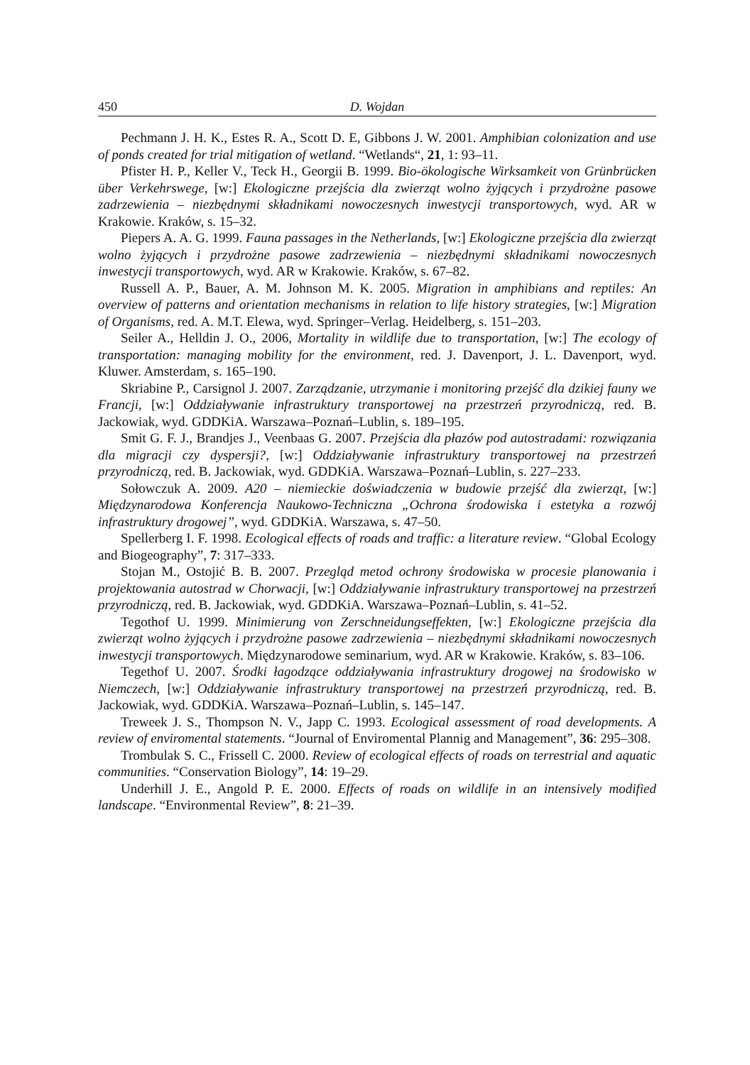450 D. Wojdan
Pechmann J. H. K., Estes R. A., Scott D. E, Gibbons J. W. 2001. Amphibian colonization and use of ponds created for trial mitigation of wetland. “Wetlands“, 21, 1: 93–11.
Pfister H. P., Keller V., Teck H., Georgii B. 1999. Bio-ökologische Wirksamkeit von Grünbrücken über Verkehrswege, [w:] Ekologiczne przejścia dla zwierząt wolno żyjących i przydrożne pasowe zadrzewienia – niezbędnymi składnikami nowoczesnych inwestycji transportowych, wyd. AR w Krakowie. Kraków, s. 15–32.
Piepers A. A. G. 1999. Fauna passages in the Netherlands, [w:] Ekologiczne przejścia dla zwierząt wolno żyjących i przydrożne pasowe zadrzewienia – niezbędnymi składnikami nowoczesnych inwestycji transportowych, wyd. AR w Krakowie. Kraków, s. 67–82.
Russell A. P., Bauer, A. M. Johnson M. K. 2005. Migration in amphibians and reptiles: An overview of patterns and orientation mechanisms in relation to life history strategies, [w:] Migration of Organisms, red. A. M.T. Elewa, wyd. Springer–Verlag. Heidelberg, s. 151–203.
Seiler A., Helldin J. O., 2006, Mortality in wildlife due to transportation, [w:] The ecology of transportation: managing mobility for the environment, red. J. Davenport, J. L. Davenport, wyd. Kluwer. Amsterdam, s. 165–190.
Skriabine P., Carsignol J. 2007. Zarządzanie, utrzymanie i monitoring przejść dla dzikiej fauny we Francji, [w:] Oddziaływanie infrastruktury transportowej na przestrzeń przyrodniczą, red. B. Jackowiak, wyd. GDDKiA. Warszawa–Poznań–Lublin, s. 189–195.
Smit G. F. J., Brandjes J., Veenbaas G. 2007. Przejścia dla płazów pod autostradami: rozwiązania dla migracji czy dyspersji?, [w:] Oddziaływanie infrastruktury transportowej na przestrzeń przyrodniczą, red. B. Jackowiak, wyd. GDDKiA. Warszawa–Poznań–Lublin, s. 227–233.
Sołowczuk A. 2009. A20 – niemieckie doświadczenia w budowie przejść dla zwierząt, [w:] Międzynarodowa Konferencja Naukowo-Techniczna „Ochrona środowiska i estetyka a rozwój infrastruktury drogowej”, wyd. GDDKiA. Warszawa, s. 47–50.
Spellerberg I. F. 1998. Ecological effects of roads and traffic: a literature review. “Global Ecology and Biogeography”, 7: 317–333.
Stojan M., Ostojić B. B. 2007. Przegląd metod ochrony środowiska w procesie planowania i projektowania autostrad w Chorwacji, [w:] Oddziaływanie infrastruktury transportowej na przestrzeń przyrodniczą, red. B. Jackowiak, wyd. GDDKiA. Warszawa–Poznań–Lublin, s. 41–52.
Tegothof U. 1999. Minimierung von Zerschneidungseffekten, [w:] Ekologiczne przejścia dla zwierząt wolno żyjących i przydrożne pasowe zadrzewienia – niezbędnymi składnikami nowoczesnych inwestycji transportowych. Międzynarodowe seminarium, wyd. AR w Krakowie. Kraków, s. 83–106.
Tegethof U. 2007. Środki łagodzące oddziaływania infrastruktury drogowej na środowisko w Niemczech, [w:] Oddziaływanie infrastruktury transportowej na przestrzeń przyrodniczą, red. B. Jackowiak, wyd. GDDKiA. Warszawa–Poznań–Lublin, s. 145–147.
Treweek J. S., Thompson N. V., Japp C. 1993. Ecological assessment of road developments. A review of enviromental statements. “Journal of Enviromental Plannig and Management”, 36: 295–308.
Trombulak S. C., Frissell C. 2000. Review of ecological effects of roads on terrestrial and aquatic communities. “Conservation Biology”, 14: 19–29.
Underhill J. E., Angold P. E. 2000. Effects of roads on wildlife in an intensively modified landscape. “Environmental Review”, 8: 21–39.